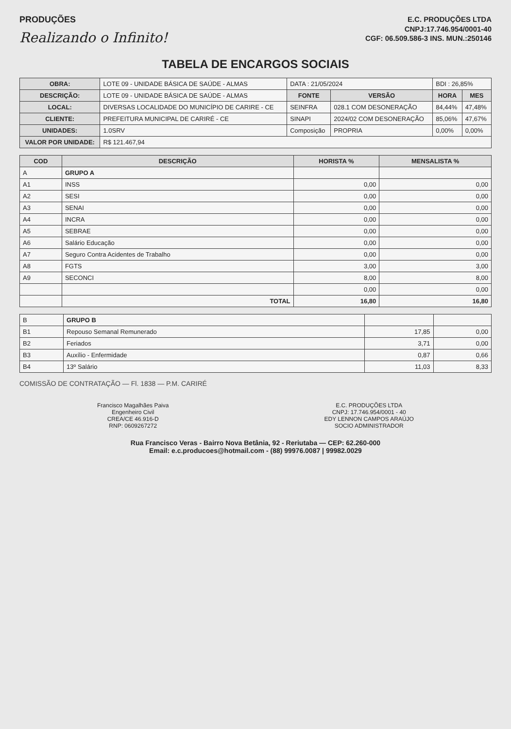PRODUÇÕES
Realizando o Infinito!
E.C. PRODUÇÕES LTDA
CNPJ:17.746.954/0001-40
CGF: 06.509.586-3 INS. MUN.:250146
TABELA DE ENCARGOS SOCIAIS
| OBRA: | LOTE 09 - UNIDADE BÁSICA DE SAÚDE - ALMAS | DATA : 21/05/2024 | | BDI : 26,85% | |
| DESCRIÇÃO: | LOTE 09 - UNIDADE BÁSICA DE SAÚDE - ALMAS | FONTE | VERSÃO | HORA | MES |
| LOCAL: | DIVERSAS LOCALIDADE DO MUNICÍPIO DE CARIRE - CE | SEINFRA | 028.1 COM DESONERAÇÃO | 84,44% | 47,48% |
| CLIENTE: | PREFEITURA MUNICIPAL DE CARIRÉ - CE | SINAPI | 2024/02 COM DESONERAÇÃO | 85,06% | 47,67% |
| UNIDADES: | 1.0SRV | Composição | PROPRIA | 0,00% | 0,00% |
| VALOR POR UNIDADE: | R$ 121.467,94 | | | | |
| COD | DESCRIÇÃO | HORISTA % | MENSALISTA % |
| --- | --- | --- | --- |
| A | GRUPO A | | |
| A1 | INSS | 0,00 | 0,00 |
| A2 | SESI | 0,00 | 0,00 |
| A3 | SENAI | 0,00 | 0,00 |
| A4 | INCRA | 0,00 | 0,00 |
| A5 | SEBRAE | 0,00 | 0,00 |
| A6 | Salário Educação | 0,00 | 0,00 |
| A7 | Seguro Contra Acidentes de Trabalho | 0,00 | 0,00 |
| A8 | FGTS | 3,00 | 3,00 |
| A9 | SECONCI | 8,00 | 8,00 |
| | | 0,00 | 0,00 |
| | TOTAL | 16,80 | 16,80 |
| B | GRUPO B | | |
| B1 | Repouso Semanal Remunerado | 17,85 | 0,00 |
| B2 | Feriados | 3,71 | 0,00 |
| B3 | Auxílio - Enfermidade | 0,87 | 0,66 |
| B4 | 13º Salário | 11,03 | 8,33 |
COMISSÃO DE CONTRATAÇÃO — Fl. 1838 — P.M. CARIRÉ
Francisco Magalhães Paiva
Engenheiro Civil
CREA/CE 46.916-D
RNP: 0609267272
E.C. PRODUÇÕES LTDA
CNPJ: 17.746.954/0001 - 40
EDY LENNON CAMPOS ARAÚJO
SOCIO ADMINISTRADOR
Rua Francisco Veras - Bairro Nova Betânia, 92 - Reriutaba — CEP: 62.260-000
Email: e.c.producoes@hotmail.com - (88) 99976.0087 | 99982.0029